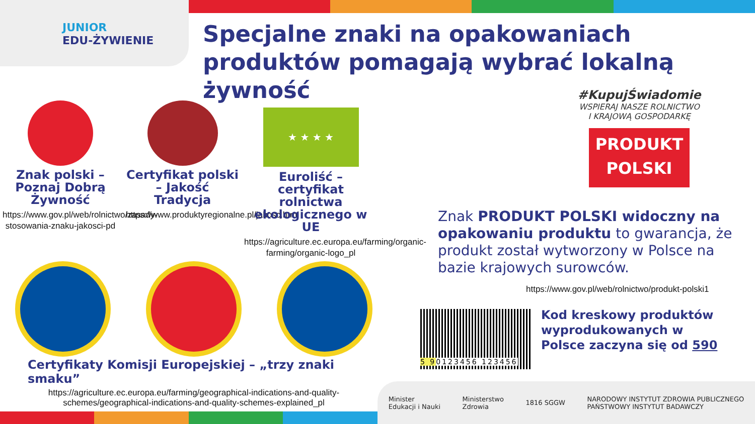JUNIOR
EDU-ŻYWIENIE
Specjalne znaki na opakowaniach produktów pomagają wybrać lokalną żywność
Znak polski – Poznaj Dobrą Żywność
https://www.gov.pl/web/rolnictwo/zasady-stosowania-znaku-jakosci-pd
Certyfikat polski – Jakość Tradycja
https://www.produktyregionalne.pl/jakosc.html
★ ★ ★ ★
Euroliść – certyfikat rolnictwa ekologicznego w UE
https://agriculture.ec.europa.eu/farming/organic-farming/organic-logo_pl
Certyfikaty Komisji Europejskiej – „trzy znaki smaku”
https://agriculture.ec.europa.eu/farming/geographical-indications-and-quality-schemes/geographical-indications-and-quality-schemes-explained_pl
#KupujŚwiadomie
WSPIERAJ NASZE ROLNICTWO
I KRAJOWĄ GOSPODARKĘ
PRODUKT
POLSKI
Znak PRODUKT POLSKI widoczny na opakowaniu produktu to gwarancja, że produkt został wytworzony w Polsce na bazie krajowych surowców.
https://www.gov.pl/web/rolnictwo/produkt-polski1
5 90123456 123456
Kod kreskowy produktów wyprodukowanych w Polsce zaczyna się od 590
Minister
Edukacji i Nauki Ministerstwo
Zdrowia 1816 SGGW NARODOWY INSTYTUT ZDROWIA PUBLICZNEGO
PAŃSTWOWY INSTYTUT BADAWCZY